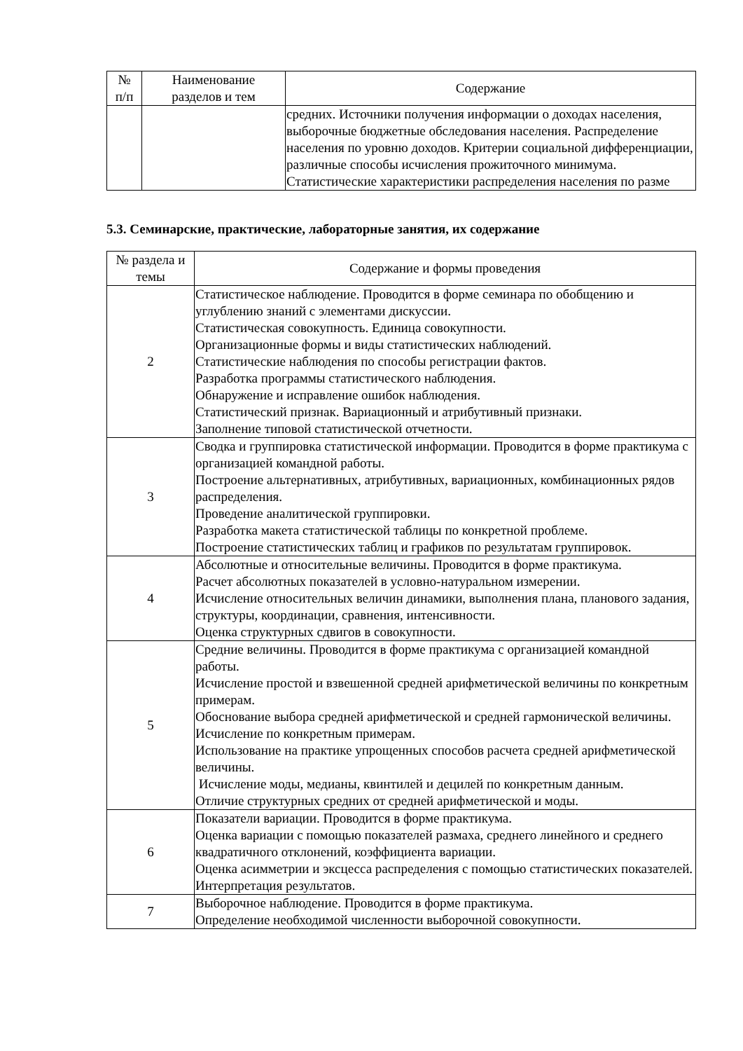| № п/п | Наименование разделов и тем | Содержание |
| --- | --- | --- |
| | | средних. Источники получения информации о доходах населения, выборочные бюджетные обследования населения. Распределение населения по уровню доходов. Критерии социальной дифференциации, различные способы исчисления прожиточного минимума. Статистические характеристики распределения населения по разме |
5.3. Семинарские, практические, лабораторные занятия, их содержание
| № раздела и темы | Содержание и формы проведения |
| --- | --- |
| 2 | Статистическое наблюдение. Проводится в форме семинара по обобщению и углублению знаний с элементами дискуссии. Статистическая совокупность. Единица совокупности. Организационные формы и виды статистических наблюдений. Статистические наблюдения по способы регистрации фактов. Разработка программы статистического наблюдения. Обнаружение и исправление ошибок наблюдения. Статистический признак. Вариационный и атрибутивный признаки. Заполнение типовой статистической отчетности. |
| 3 | Сводка и группировка статистической информации. Проводится в форме практикума с организацией командной работы. Построение альтернативных, атрибутивных, вариационных, комбинационных рядов распределения. Проведение аналитической группировки. Разработка макета статистической таблицы по конкретной проблеме. Построение статистических таблиц и графиков по результатам группировок. |
| 4 | Абсолютные и относительные величины. Проводится в форме практикума. Расчет абсолютных показателей в условно-натуральном измерении. Исчисление относительных величин динамики, выполнения плана, планового задания, структуры, координации, сравнения, интенсивности. Оценка структурных сдвигов в совокупности. |
| 5 | Средние величины. Проводится в форме практикума с организацией командной работы. Исчисление простой и взвешенной средней арифметической величины по конкретным примерам. Обоснование выбора средней арифметической и средней гармонической величины. Исчисление по конкретным примерам. Использование на практике упрощенных способов расчета средней арифметической величины. Исчисление моды, медианы, квинтилей и децилей по конкретным данным. Отличие структурных средних от средней арифметической и моды. |
| 6 | Показатели вариации. Проводится в форме практикума. Оценка вариации с помощью показателей размаха, среднего линейного и среднего квадратичного отклонений, коэффициента вариации. Оценка асимметрии и эксцесса распределения с помощью статистических показателей. Интерпретация результатов. |
| 7 | Выборочное наблюдение. Проводится в форме практикума. Определение необходимой численности выборочной совокупности. |